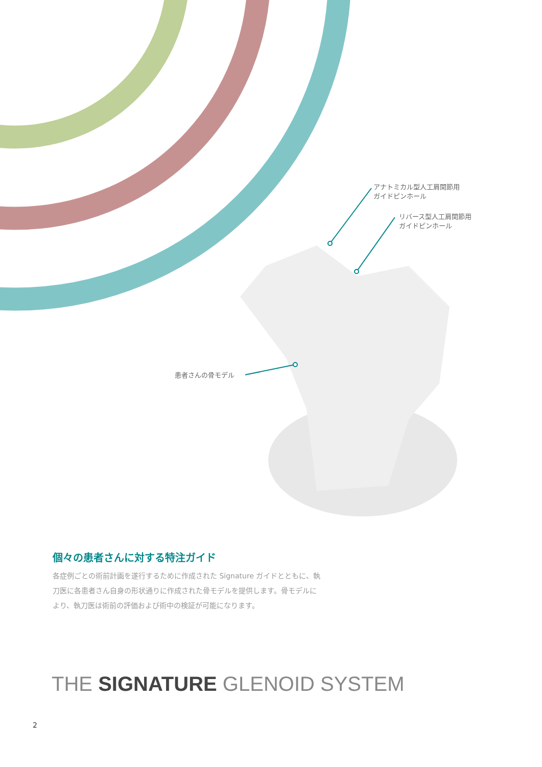アナトミカル型人工肩関節用
ガイドピンホール
リバース型人工肩関節用
ガイドピンホール
患者さんの骨モデル
個々の患者さんに対する特注ガイド
各症例ごとの術前計画を遂行するために作成された Signature ガイドとともに、執刀医に各患者さん自身の形状通りに作成された骨モデルを提供します。骨モデルにより、執刀医は術前の評価および術中の検証が可能になります。
THE SIGNATURE GLENOID SYSTEM
2